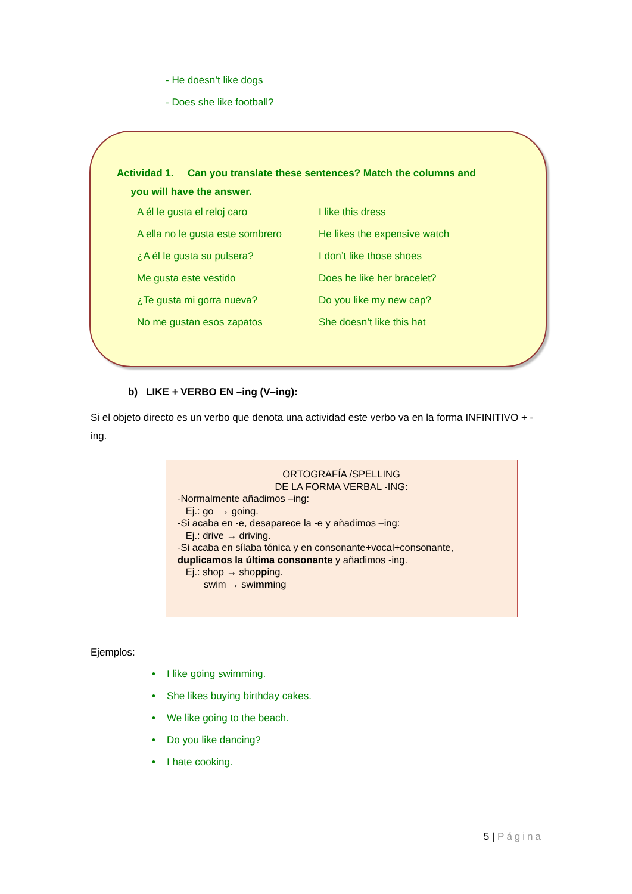- He doesn’t like dogs
- Does she like football?
Actividad 1. Can you translate these sentences? Match the columns and
you will have the answer.
| A él le gusta el reloj caro | I like this dress |
| A ella no le gusta este sombrero | He likes the expensive watch |
| ¿A él le gusta su pulsera? | I don’t like those shoes |
| Me gusta este vestido | Does he like her bracelet? |
| ¿Te gusta mi gorra nueva? | Do you like my new cap? |
| No me gustan esos zapatos | She doesn’t like this hat |
b) LIKE + VERBO EN –ing (V–ing):
Si el objeto directo es un verbo que denota una actividad este verbo va en la forma INFINITIVO + -ing.
ORTOGRAFÍA /SPELLING
DE LA FORMA VERBAL -ING:
-Normalmente añadimos –ing:
Ej.: go → going.
-Si acaba en -e, desaparece la -e y añadimos –ing:
Ej.: drive → driving.
-Si acaba en sílaba tónica y en consonante+vocal+consonante, duplicamos la última consonante y añadimos -ing.
Ej.: shop → shopping.
swim → swimming
Ejemplos:
• I like going swimming.
• She likes buying birthday cakes.
• We like going to the beach.
• Do you like dancing?
• I hate cooking.
5 | Página